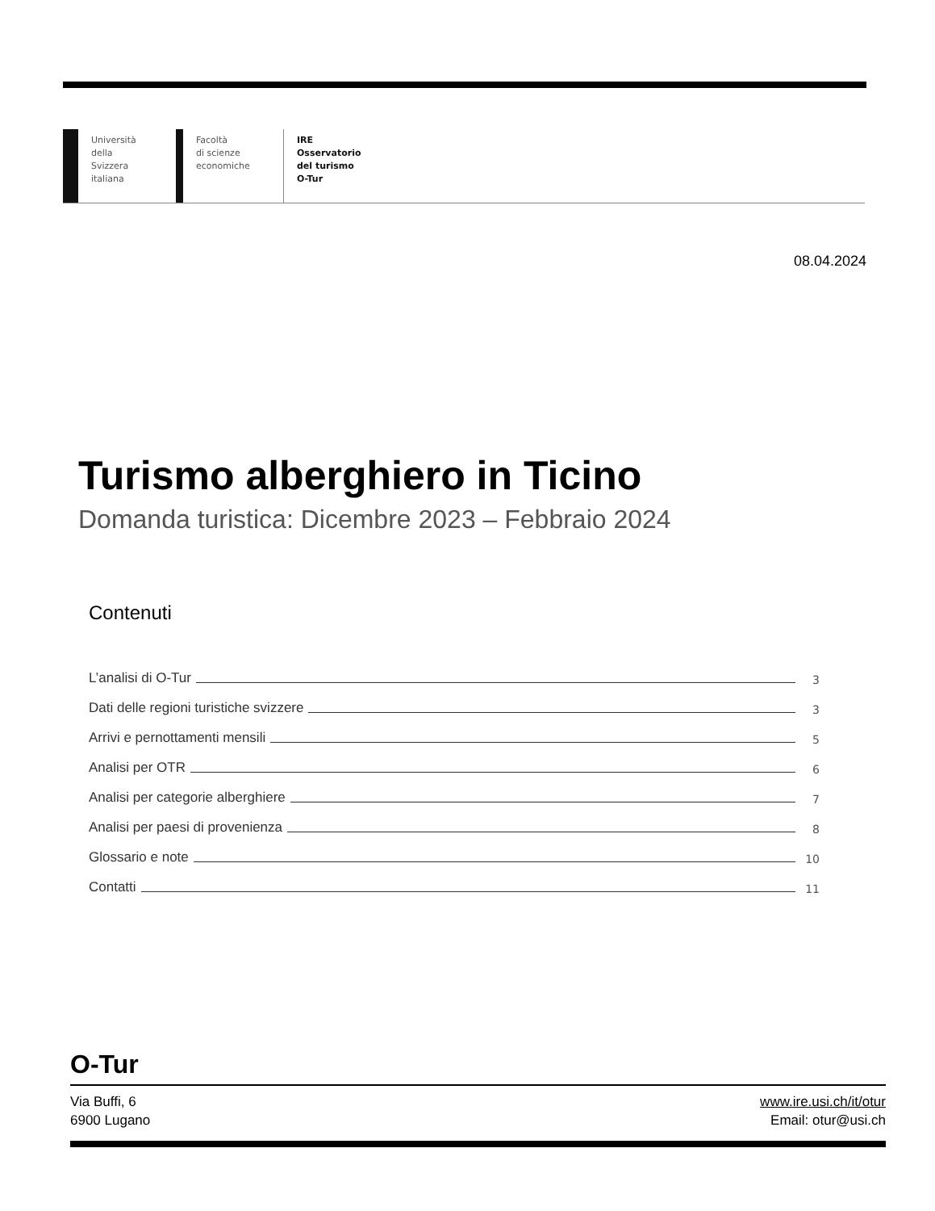Università
della
Svizzera
italiana
Facoltà
di scienze
economiche
IRE
Osservatorio
del turismo
O-Tur
08.04.2024
Turismo alberghiero in Ticino
Domanda turistica: Dicembre 2023 – Febbraio 2024
Contenuti
L’analisi di O-Tur 3
Dati delle regioni turistiche svizzere 3
Arrivi e pernottamenti mensili 5
Analisi per OTR 6
Analisi per categorie alberghiere 7
Analisi per paesi di provenienza 8
Glossario e note 10
Contatti 11
O-Tur
Via Buffi, 6
6900 Lugano
www.ire.usi.ch/it/otur
Email: otur@usi.ch